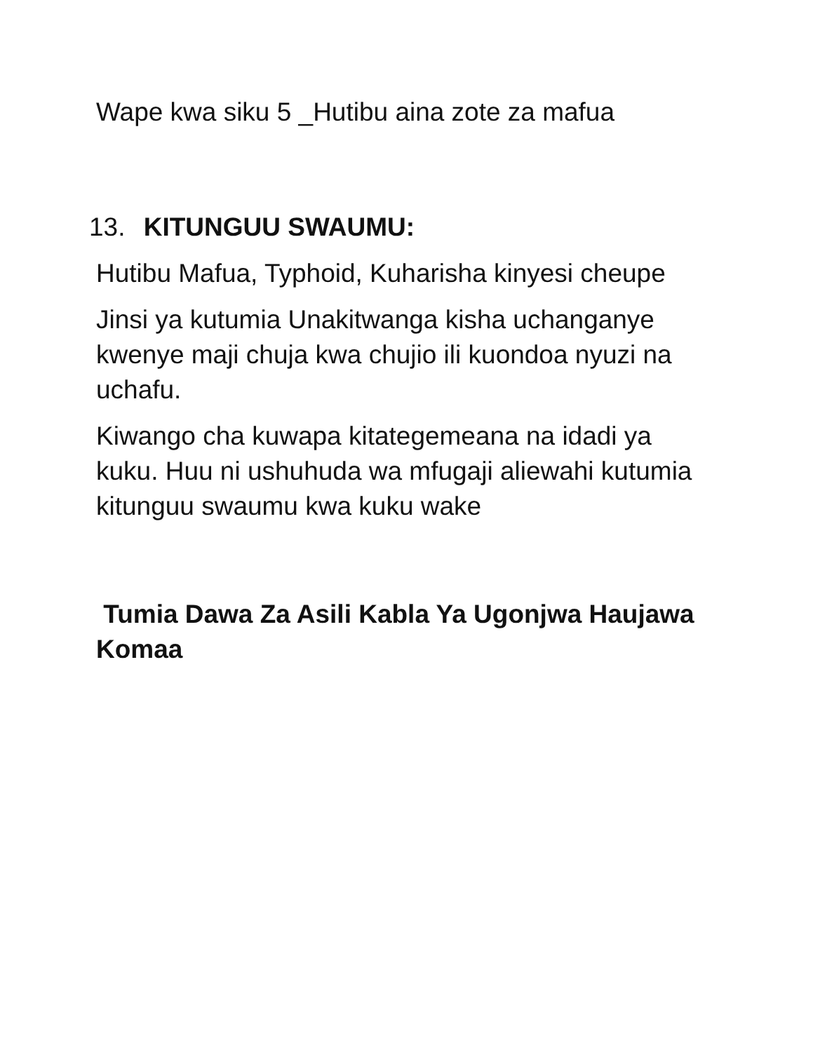Wape kwa siku 5 _Hutibu aina zote za mafua
13. KITUNGUU SWAUMU:
Hutibu Mafua, Typhoid, Kuharisha kinyesi cheupe
Jinsi ya kutumia Unakitwanga kisha uchanganye kwenye maji chuja kwa chujio ili kuondoa nyuzi na uchafu.
Kiwango cha kuwapa kitategemeana na idadi ya kuku. Huu ni ushuhuda wa mfugaji aliewahi kutumia kitunguu swaumu kwa kuku wake
Tumia Dawa Za Asili Kabla Ya Ugonjwa Haujawa Komaa